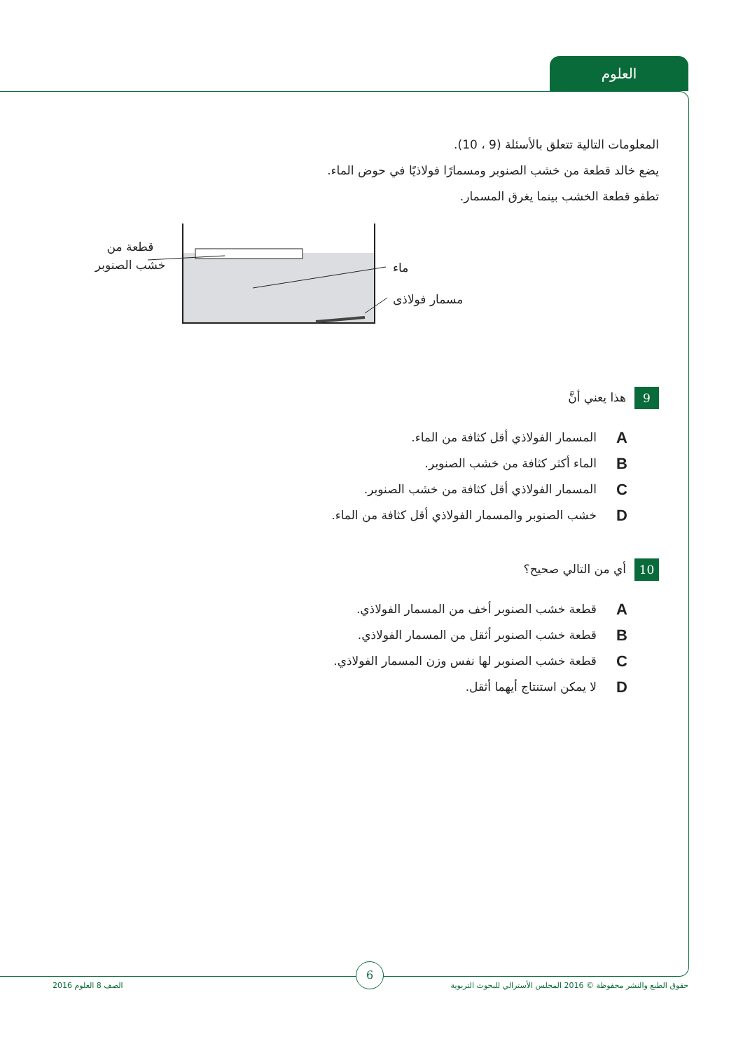العلوم
المعلومات التالية تتعلق بالأسئلة (9 ، 10).
يضع خالد قطعة من خشب الصنوبر ومسمارًا فولاذيًا في حوض الماء.
تطفو قطعة الخشب بينما يغرق المسمار.
قطعة من
خشب الصنوبر
ماء
مسمار فولاذى
9 هذا يعني أنَّ
Aالمسمار الفولاذي أقل كثافة من الماء.
Bالماء أكثر كثافة من خشب الصنوبر.
Cالمسمار الفولاذي أقل كثافة من خشب الصنوبر.
Dخشب الصنوبر والمسمار الفولاذي أقل كثافة من الماء.
10 أي من التالي صحيح؟
Aقطعة خشب الصنوبر أخف من المسمار الفولاذي.
Bقطعة خشب الصنوبر أثقل من المسمار الفولاذي.
Cقطعة خشب الصنوبر لها نفس وزن المسمار الفولاذي.
Dلا يمكن استنتاج أيهما أثقل.
6
حقوق الطبع والنشر محفوظة © 2016 المجلس الأسترالي للبحوث التربوية الصف 8 العلوم 2016